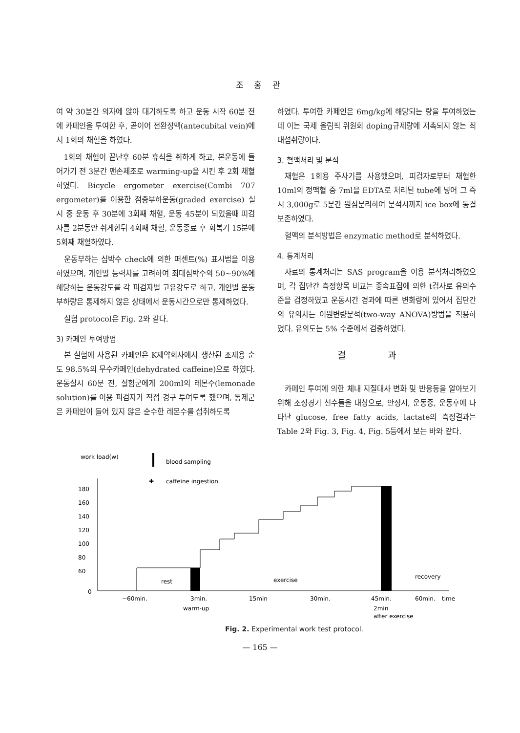조 홍 관
여 약 30분간 의자에 앉아 대기하도록 하고 운동 시작 60분 전에 카페인을 투여한 후, 곧이어 전완정맥(antecubital vein)에서 1회의 채혈을 하였다.
1회의 채혈이 끝난후 60분 휴식을 취하게 하고, 본운동에 들어가기 전 3분간 맨손체조로 warming-up을 시킨 후 2회 채혈 하였다. Bicycle ergometer exercise(Combi 707 ergometer)를 이용한 점증부하운동(graded exercise) 실시 중 운동 후 30분에 3회째 채혈, 운동 45분이 되었을때 피검자를 2분동안 쉬게한뒤 4회째 채혈, 운동종료 후 회복기 15분에 5회째 채혈하였다.
운동부하는 심박수 check에 의한 퍼센트(%) 표시법을 이용하였으며, 개인별 능력차를 고려하여 최대심박수의 50~90%에 해당하는 운동강도를 각 피검자별 고유강도로 하고, 개인별 운동부하량은 통제하지 않은 상태에서 운동시간으로만 통제하였다.
실험 protocol은 Fig. 2와 같다.
3) 카페인 투여방법
본 실험에 사용된 카페인은 K제약회사에서 생산된 조제용 순도 98.5%의 무수카페인(dehydrated caffeine)으로 하였다. 운동실시 60분 전, 실험군에게 200ml의 레몬수(lemonade solution)를 이용 피검자가 직접 경구 투여토록 했으며, 통제군은 카페인이 들어 있지 않은 순수한 레몬수를 섭취하도록
하였다. 투여한 카페인은 6mg/kg에 해당되는 량을 투여하였는데 이는 국제 올림픽 위원회 doping규제량에 저촉되지 않는 최대섭취량이다.
3. 혈액처리 및 분석
채혈은 1회용 주사기를 사용했으며, 피검자로부터 채혈한 10ml의 정맥혈 중 7ml을 EDTA로 처리된 tube에 넣어 그 즉시 3,000g로 5분간 원심분리하여 분석시까지 ice box에 동결 보존하였다.
혈액의 분석방법은 enzymatic method로 분석하였다.
4. 통계처리
자료의 통계처리는 SAS program을 이용 분석처리하였으며, 각 집단간 측정항목 비교는 종속표집에 의한 t검사로 유의수준을 검정하였고 운동시간 경과에 따른 변화량에 있어서 집단간의 유의차는 이원변량분석(two-way ANOVA)방법을 적용하였다. 유의도는 5% 수준에서 검증하였다.
결 과
카페인 투여에 의한 체내 지질대사 변화 및 반응등을 알아보기 위해 조정경기 선수들을 대상으로, 안정시, 운동중, 운동후에 나타난 glucose, free fatty acids, lactate의 측정결과는 Table 2와 Fig. 3, Fig. 4, Fig. 5등에서 보는 바와 같다.
work load(w)
blood sampling
caffeine ingestion
✚
180
160
140
120
100
80
60
0
rest
exercise
recovery
−60min.
3min.
15min
30min.
45min.
60min.
time
warm-up
2min
after exercise
Fig. 2. Experimental work test protocol.
— 165 —